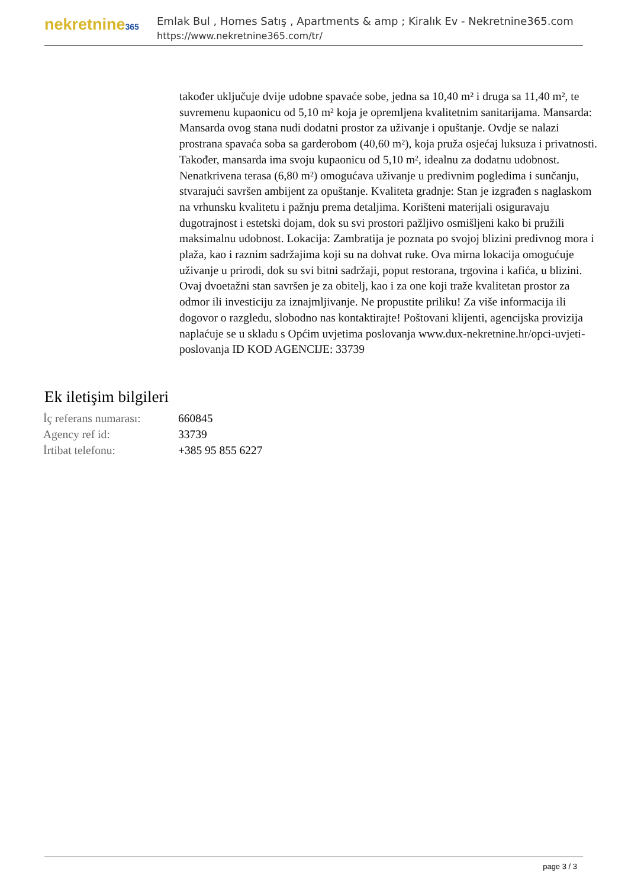nekretnine365
Emlak Bul , Homes Satış , Apartments & amp ; Kiralık Ev - Nekretnine365.com
https://www.nekretnine365.com/tr/
također uključuje dvije udobne spavaće sobe, jedna sa 10,40 m² i druga sa 11,40 m², te suvremenu kupaonicu od 5,10 m² koja je opremljena kvalitetnim sanitarijama. Mansarda: Mansarda ovog stana nudi dodatni prostor za uživanje i opuštanje. Ovdje se nalazi prostrana spavaća soba sa garderobom (40,60 m²), koja pruža osjećaj luksuza i privatnosti. Također, mansarda ima svoju kupaonicu od 5,10 m², idealnu za dodatnu udobnost. Nenatkrivena terasa (6,80 m²) omogućava uživanje u predivnim pogledima i sunčanju, stvarajući savršen ambijent za opuštanje. Kvaliteta gradnje: Stan je izgrađen s naglaskom na vrhunsku kvalitetu i pažnju prema detaljima. Korišteni materijali osiguravaju dugotrajnost i estetski dojam, dok su svi prostori pažljivo osmišljeni kako bi pružili maksimalnu udobnost. Lokacija: Zambratija je poznata po svojoj blizini predivnog mora i plaža, kao i raznim sadržajima koji su na dohvat ruke. Ova mirna lokacija omogućuje uživanje u prirodi, dok su svi bitni sadržaji, poput restorana, trgovina i kafića, u blizini. Ovaj dvoetažni stan savršen je za obitelj, kao i za one koji traže kvalitetan prostor za odmor ili investiciju za iznajmljivanje. Ne propustite priliku! Za više informacija ili dogovor o razgledu, slobodno nas kontaktirajte! Poštovani klijenti, agencijska provizija naplaćuje se u skladu s Općim uvjetima poslovanja www.dux-nekretnine.hr/opci-uvjeti-poslovanja ID KOD AGENCIJE: 33739
Ek iletişim bilgileri
| İç referans numarası: | 660845 |
| Agency ref id: | 33739 |
| İrtibat telefonu: | +385 95 855 6227 |
page 3 / 3